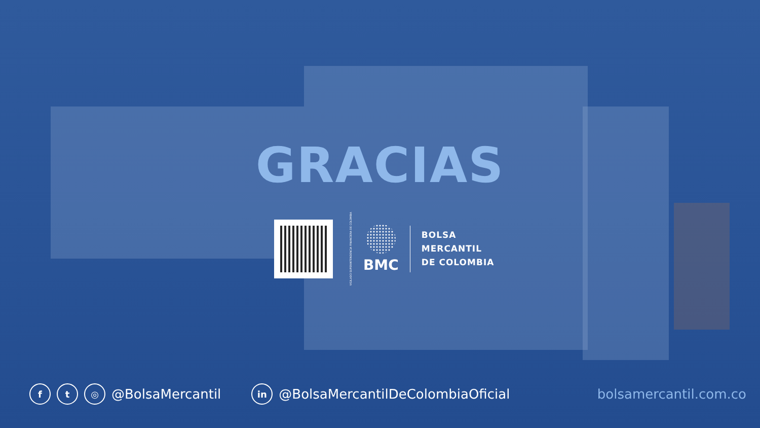GRACIAS
VIGILADO SUPERINTENDENCIA FINANCIERA DE COLOMBIA
BMC
BOLSA
MERCANTIL
DE COLOMBIA
ft ◎ @BolsaMercantil in @BolsaMercantilDeColombiaOficial bolsamercantil.com.co